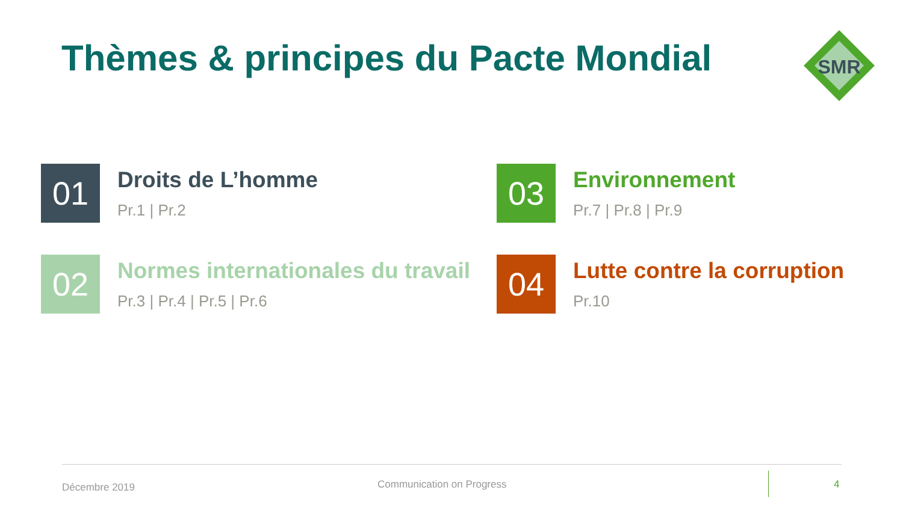Thèmes & principes du Pacte Mondial
SMR
01
Droits de L’homme
Pr.1 | Pr.2
03
Environnement
Pr.7 | Pr.8 | Pr.9
02
Normes internationales du travail
Pr.3 | Pr.4 | Pr.5 | Pr.6
04
Lutte contre la corruption
Pr.10
Décembre 2019 Communication on Progress 4